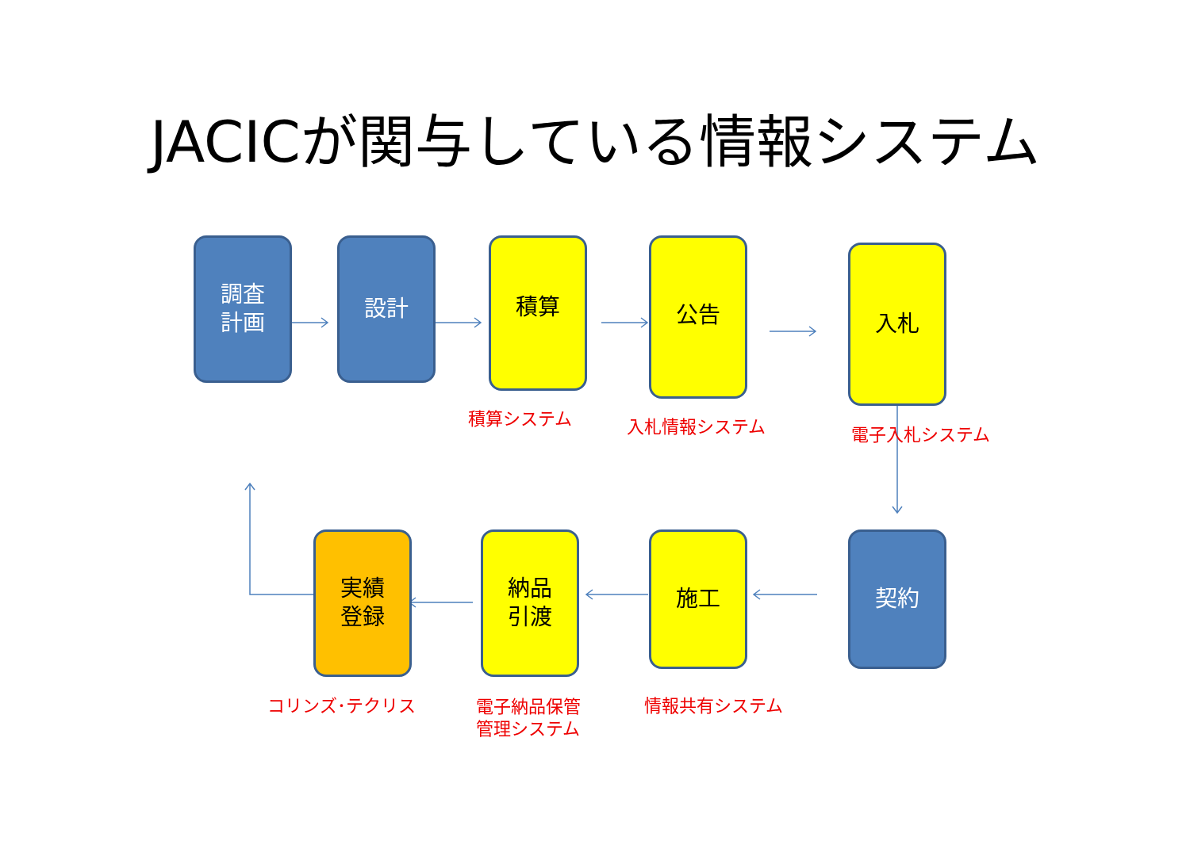JACICが関与している情報システム
調査
計画
設計 積算 公告 入札
積算システム 入札情報システム 電子入札システム
実績
登録
納品
引渡
施工 契約
コリンズ･テクリス
電子納品保管
管理システム
情報共有システム